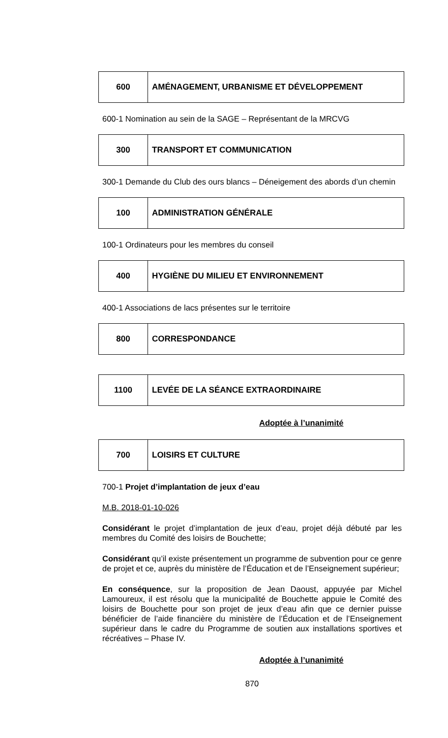| 600 | AMÉNAGEMENT, URBANISME ET DÉVELOPPEMENT |
600-1 Nomination au sein de la SAGE – Représentant de la MRCVG
| 300 | TRANSPORT ET COMMUNICATION |
300-1 Demande du Club des ours blancs – Déneigement des abords d’un chemin
| 100 | ADMINISTRATION GÉNÉRALE |
100-1 Ordinateurs pour les membres du conseil
| 400 | HYGIÈNE DU MILIEU ET ENVIRONNEMENT |
400-1 Associations de lacs présentes sur le territoire
| 800 | CORRESPONDANCE |
| 1100 | LEVÉE DE LA SÉANCE EXTRAORDINAIRE |
Adoptée à l’unanimité
| 700 | LOISIRS ET CULTURE |
700-1 Projet d’implantation de jeux d’eau
M.B. 2018-01-10-026
Considérant le projet d’implantation de jeux d’eau, projet déjà débuté par les membres du Comité des loisirs de Bouchette;
Considérant qu’il existe présentement un programme de subvention pour ce genre de projet et ce, auprès du ministère de l’Éducation et de l’Enseignement supérieur;
En conséquence, sur la proposition de Jean Daoust, appuyée par Michel Lamoureux, il est résolu que la municipalité de Bouchette appuie le Comité des loisirs de Bouchette pour son projet de jeux d’eau afin que ce dernier puisse bénéficier de l’aide financière du ministère de l’Éducation et de l’Enseignement supérieur dans le cadre du Programme de soutien aux installations sportives et récréatives – Phase IV.
Adoptée à l’unanimité
870